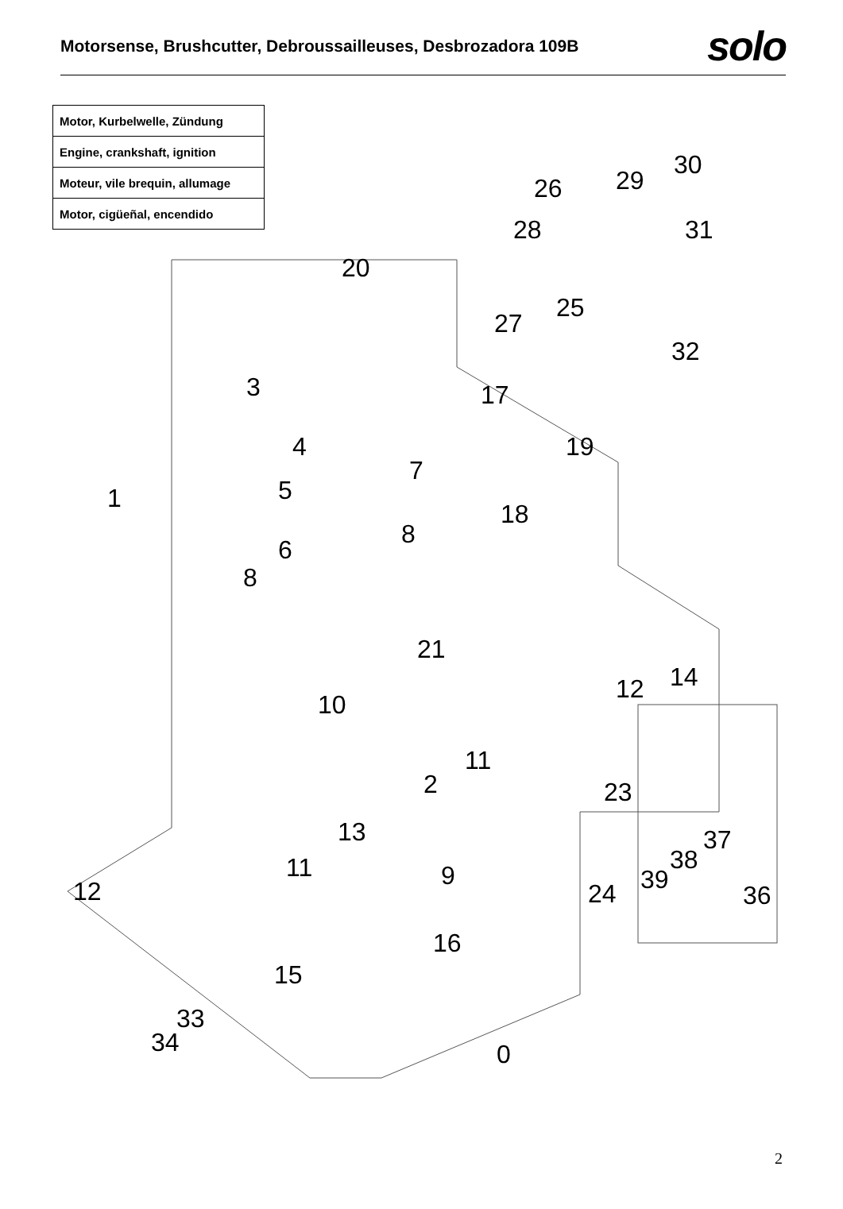Motorsense, Brushcutter, Debroussailleuses, Desbrozadora 109B
solo
| Motor, Kurbelwelle, Zündung |
| Engine, crankshaft, ignition |
| Moteur, vile brequin, allumage |
| Motor, cigüeñal, encendido |
30
29 26
31 28
20
25
27
32
3 17
4 19
7
5 1
18
8
6
8
21
14 12
10
11
2 23
13 37
38 11 9 39 12 24 36
16
15
33
34 0
2